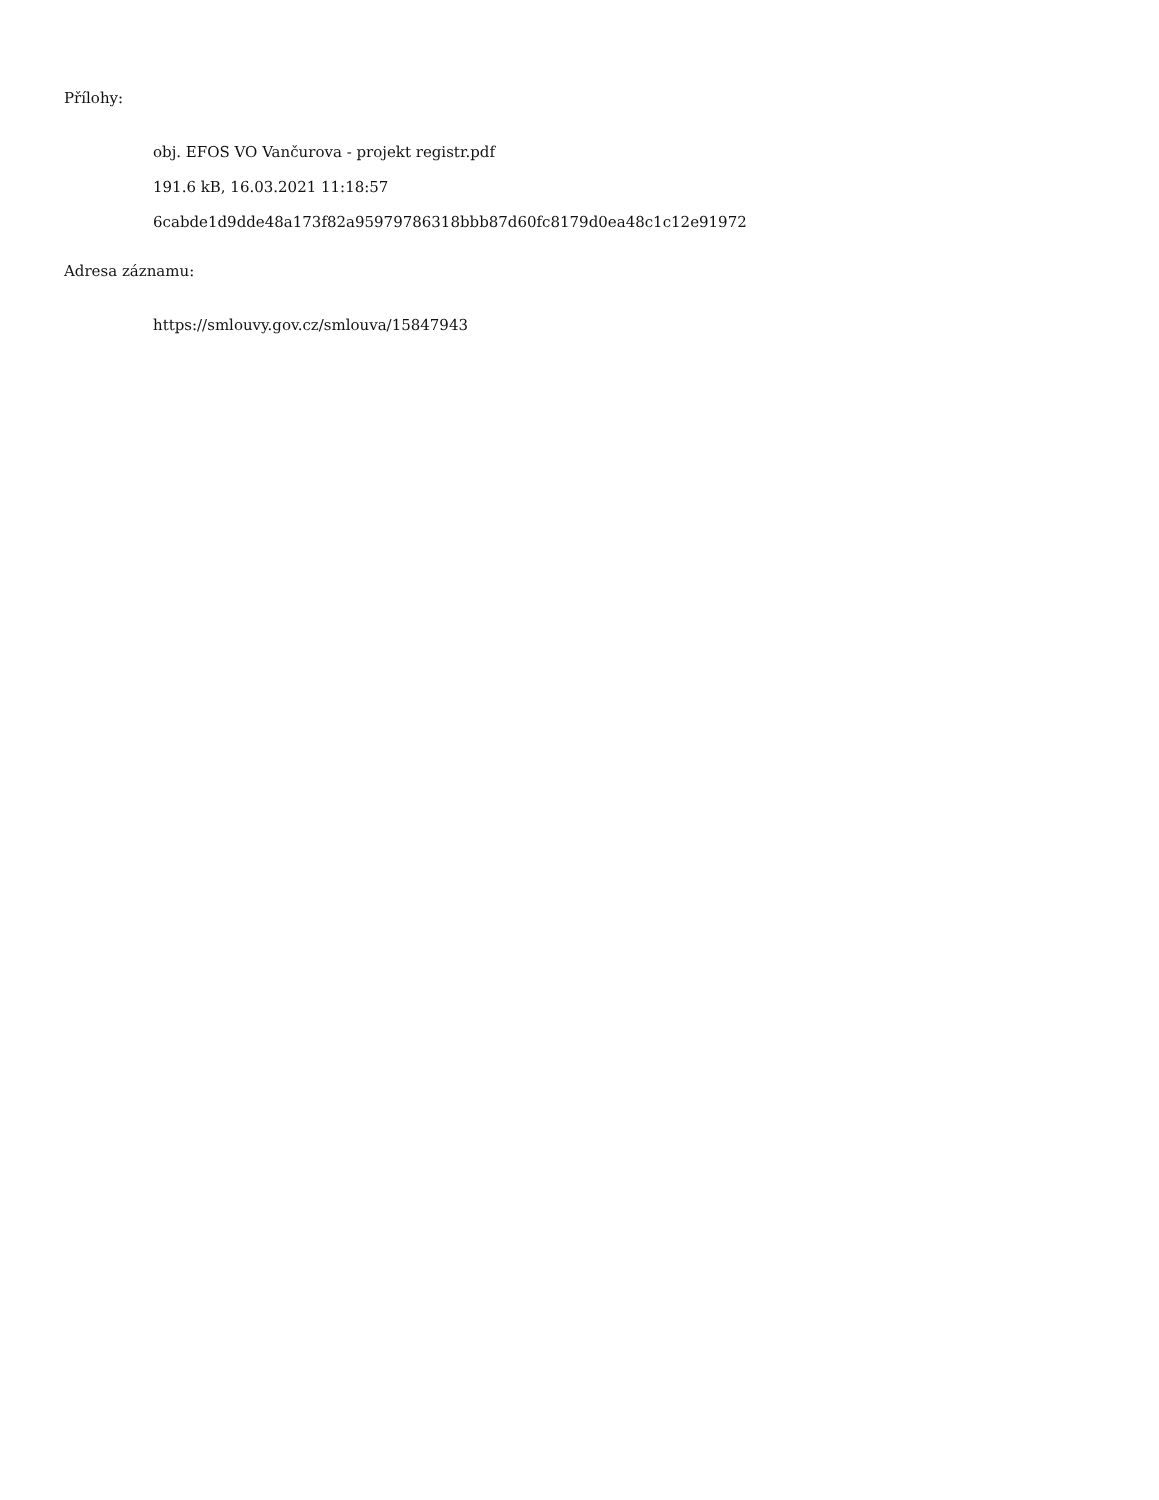Přílohy:
obj. EFOS VO Vančurova - projekt registr.pdf
191.6 kB, 16.03.2021 11:18:57
6cabde1d9dde48a173f82a95979786318bbb87d60fc8179d0ea48c1c12e91972
Adresa záznamu:
https://smlouvy.gov.cz/smlouva/15847943